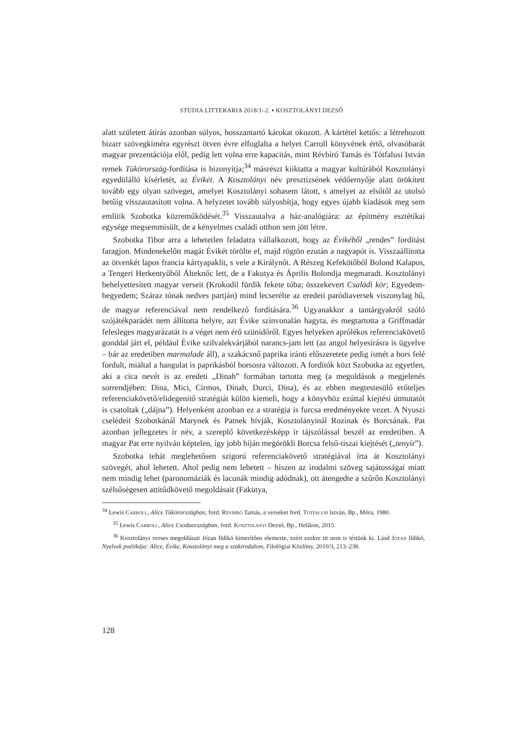STUDIA LITTERARIA 2018/1–2. ▪ KOSZTOLÁNYI DEZSŐ
alatt született átírás azonban súlyos, hosszantartó károkat okozott. A kártétel kettős: a létrehozott bizarr szövegkiméra egyrészt ötven évre elfoglalta a helyet Carroll könyvének értő, olvasóbarát magyar prezentációja elől, pedig lett volna erre kapacitás, mint Révbíró Tamás és Tótfalusi István remek Tükörország-fordítása is bizonyítja;<sup>34</sup> másrészt kiiktatta a magyar kultúrából Kosztolányi egyedülálló kísérletét, az Évikét. A Kosztolányi név presztízsének védőernyője alatt örökített tovább egy olyan szöveget, amelyet Kosztolányi sohasem látott, s amelyet az elsőtől az utolsó betűig visszautasított volna. A helyzetet tovább súlyosbítja, hogy egyes újabb kiadások meg sem említik Szobotka közreműködését.<sup>35</sup> Visszautalva a ház-analógiára: az építmény esztétikai egysége megsemmisült, de a kényelmes családi otthon sem jött létre.
Szobotka Tibor arra a lehetetlen feladatra vállalkozott, hogy az Évikéből „rendes” fordítást faragjon. Mindenekelőtt magát Évikét törölte el, majd rögtön ezután a nagyapót is. Visszaállította az ötvenkét lapos francia kártyapaklit, s vele a Királynőt. A Részeg Kefekötőből Bolond Kalapos, a Tengeri Herkentyűből Álteknőc lett, de a Fakutya és Április Bolondja megmaradt. Kosztolányi behelyettesített magyar verseit (Krokodil fürdik fekete tóba; összekevert Családi kör; Egyedem-begyedem; Száraz tónak nedves partján) mind lecserélte az eredeti paródiaversek viszonylag hű, de magyar referenciával nem rendelkező fordítására.<sup>36</sup> Ugyanakkor a tantárgyakról szóló szójátékparádét nem állította helyre, azt Évike színvonalán hagyta, és megtartotta a Griffmadár felesleges magyarázatát is a véget nem érő szünidőről. Egyes helyeken aprólékos referenciakövető gonddal járt el, például Évike szilvalekvárjából narancs-jam lett (az angol helyesírásra is ügyelve – bár az eredetiben marmalade áll), a szakácsnő paprika iránti előszeretete pedig ismét a bors felé fordult, miáltal a hangulat is paprikásból borsosra változott. A fordítók közt Szobotka az egyetlen, aki a cica nevét is az eredeti „Dinah” formában tartotta meg (a megoldások a megjelenés sorrendjében: Dina, Mici, Cirmos, Dinah, Durci, Dina), és az ebben megtestesülő erőteljes referenciakövető/elidegenítő stratégiát külön kiemeli, hogy a könyvhöz ezúttal kiejtési útmutatót is csatoltak („dájna”). Helyenként azonban ez a stratégia is furcsa eredményekre vezet. A Nyuszi cselédeit Szobotkánál Marynek és Patnek hívják, Kosztolányinál Rozinak és Borcsának. Pat azonban jellegzetes ír név, a szereplő következésképp ír tájszólással beszél az eredetiben. A magyar Pat erre nyilván képtelen, így jobb híján megörökli Borcsa felső-tiszai kiejtését („tenyír”).
Szobotka tehát meglehetősen szigorú referenciakövető stratégiával írta át Kosztolányi szövegét, ahol lehetett. Ahol pedig nem lehetett – hiszen az irodalmi szöveg sajátosságai miatt nem mindig lehet (paronomáziák és lacunák mindig adódnak), ott átengedte a szűrőn Kosztolányi szélsőségesen attitűdkövető megoldásait (Fakutya,
<sup>34</sup> Lewis Carroll, Alice Tükörországban, ford. Révbíró Tamás, a verseket ford. Tótfalusi István, Bp., Móra, 1980.
<sup>35</sup> Lewis Carroll, Alice Csodaországban, ford. Kosztolányi Dezső, Bp., Helikon, 2015.
<sup>36</sup> Kosztolányi verses megoldásait Józan Ildikó kimerítően elemezte, ezért ezekre itt nem is tértünk ki. Lásd Józan Ildikó, Nyelvek poétikája: Alice, Évike, Kosztolányi meg a szakirodalom, Filológiai Közlöny, 2010/3, 213–238.
128